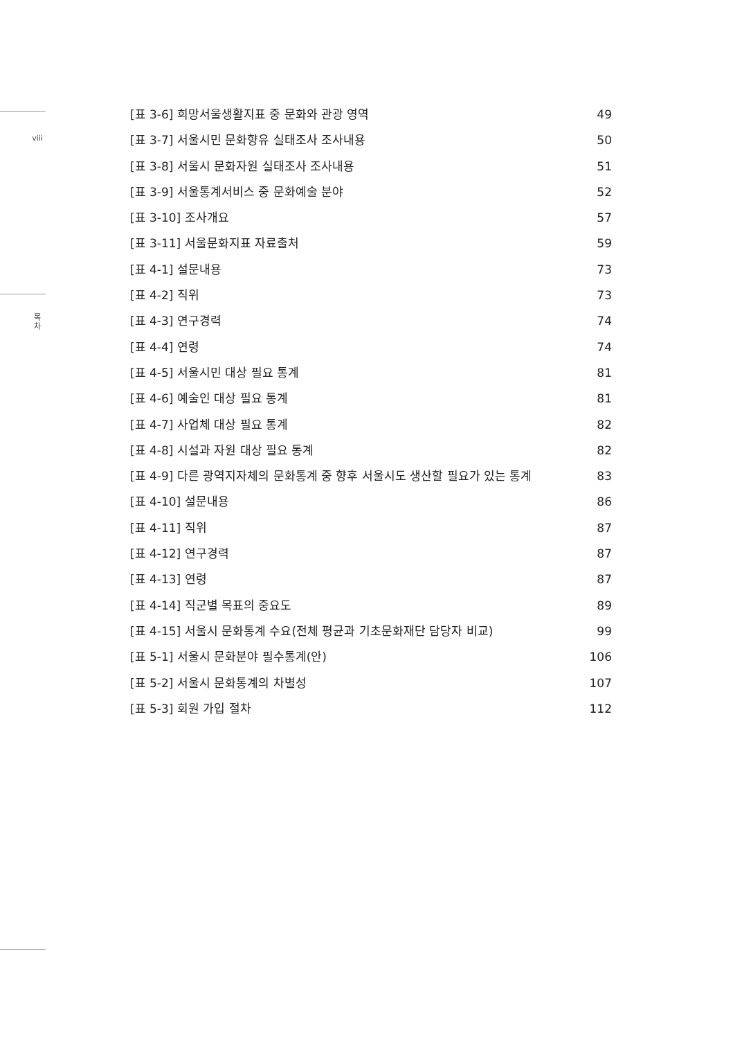viii
목
차
[표 3-6] 희망서울생활지표 중 문화와 관광 영역 49
[표 3-7] 서울시민 문화향유 실태조사 조사내용 50
[표 3-8] 서울시 문화자원 실태조사 조사내용 51
[표 3-9] 서울통계서비스 중 문화예술 분야 52
[표 3-10] 조사개요 57
[표 3-11] 서울문화지표 자료출처 59
[표 4-1] 설문내용 73
[표 4-2] 직위 73
[표 4-3] 연구경력 74
[표 4-4] 연령 74
[표 4-5] 서울시민 대상 필요 통계 81
[표 4-6] 예술인 대상 필요 통계 81
[표 4-7] 사업체 대상 필요 통계 82
[표 4-8] 시설과 자원 대상 필요 통계 82
[표 4-9] 다른 광역지자체의 문화통계 중 향후 서울시도 생산할 필요가 있는 통계 83
[표 4-10] 설문내용 86
[표 4-11] 직위 87
[표 4-12] 연구경력 87
[표 4-13] 연령 87
[표 4-14] 직군별 목표의 중요도 89
[표 4-15] 서울시 문화통계 수요(전체 평균과 기초문화재단 담당자 비교) 99
[표 5-1] 서울시 문화분야 필수통계(안) 106
[표 5-2] 서울시 문화통계의 차별성 107
[표 5-3] 회원 가입 절차 112